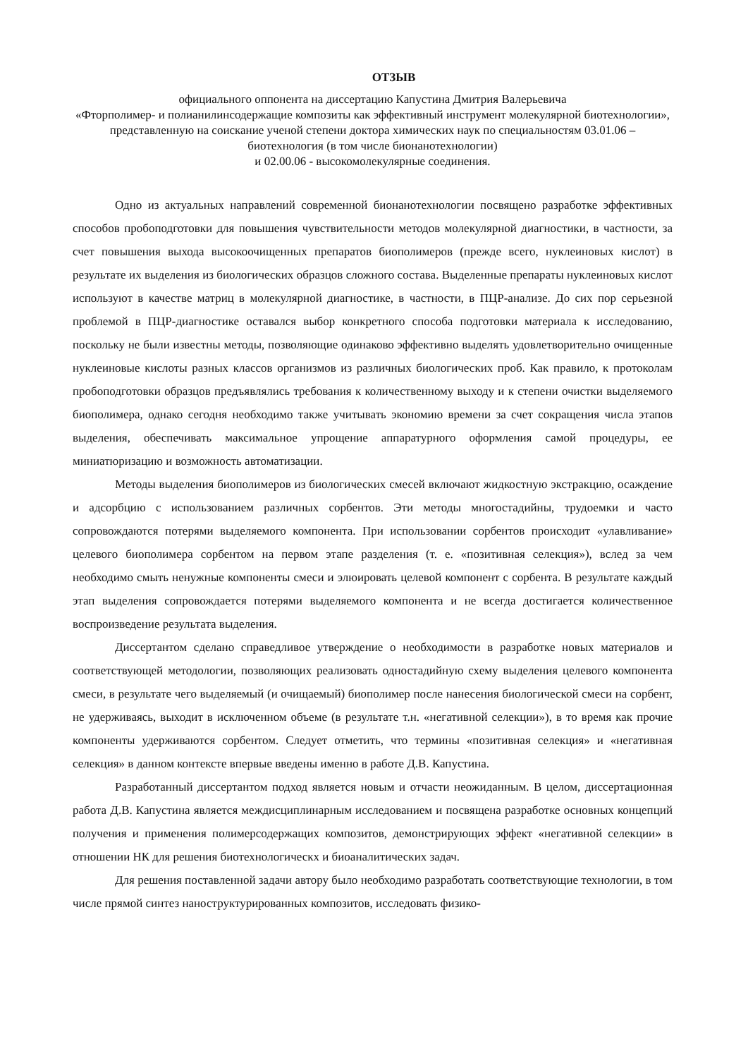ОТЗЫВ
официального оппонента на диссертацию Капустина Дмитрия Валерьевича
«Фторполимер- и полианилинсодержащие композиты как эффективный инструмент молекулярной биотехнологии», представленную на соискание ученой степени доктора химических наук по специальностям 03.01.06 – биотехнология (в том числе бионанотехнологии)
и 02.00.06 - высокомолекулярные соединения.
Одно из актуальных направлений современной бионанотехнологии посвящено разработке эффективных способов пробоподготовки для повышения чувствительности методов молекулярной диагностики, в частности, за счет повышения выхода высокоочищенных препаратов биополимеров (прежде всего, нуклеиновых кислот) в результате их выделения из биологических образцов сложного состава. Выделенные препараты нуклеиновых кислот используют в качестве матриц в молекулярной диагностике, в частности, в ПЦР-анализе. До сих пор серьезной проблемой в ПЦР-диагностике оставался выбор конкретного способа подготовки материала к исследованию, поскольку не были известны методы, позволяющие одинаково эффективно выделять удовлетворительно очищенные нуклеиновые кислоты разных классов организмов из различных биологических проб. Как правило, к протоколам пробоподготовки образцов предъявлялись требования к количественному выходу и к степени очистки выделяемого биополимера, однако сегодня необходимо также учитывать экономию времени за счет сокращения числа этапов выделения, обеспечивать максимальное упрощение аппаратурного оформления самой процедуры, ее миниатюризацию и возможность автоматизации.
Методы выделения биополимеров из биологических смесей включают жидкостную экстракцию, осаждение и адсорбцию с использованием различных сорбентов. Эти методы многостадийны, трудоемки и часто сопровождаются потерями выделяемого компонента. При использовании сорбентов происходит «улавливание» целевого биополимера сорбентом на первом этапе разделения (т. е. «позитивная селекция»), вслед за чем необходимо смыть ненужные компоненты смеси и элюировать целевой компонент с сорбента. В результате каждый этап выделения сопровождается потерями выделяемого компонента и не всегда достигается количественное воспроизведение результата выделения.
Диссертантом сделано справедливое утверждение о необходимости в разработке новых материалов и соответствующей методологии, позволяющих реализовать одностадийную схему выделения целевого компонента смеси, в результате чего выделяемый (и очищаемый) биополимер после нанесения биологической смеси на сорбент, не удерживаясь, выходит в исключенном объеме (в результате т.н. «негативной селекции»), в то время как прочие компоненты удерживаются сорбентом. Следует отметить, что термины «позитивная селекция» и «негативная селекция» в данном контексте впервые введены именно в работе Д.В. Капустина.
Разработанный диссертантом подход является новым и отчасти неожиданным. В целом, диссертационная работа Д.В. Капустина является междисциплинарным исследованием и посвящена разработке основных концепций получения и применения полимерсодержащих композитов, демонстрирующих эффект «негативной селекции» в отношении НК для решения биотехнологическх и биоаналитических задач.
Для решения поставленной задачи автору было необходимо разработать соответствующие технологии, в том числе прямой синтез наноструктурированных композитов, исследовать физико-